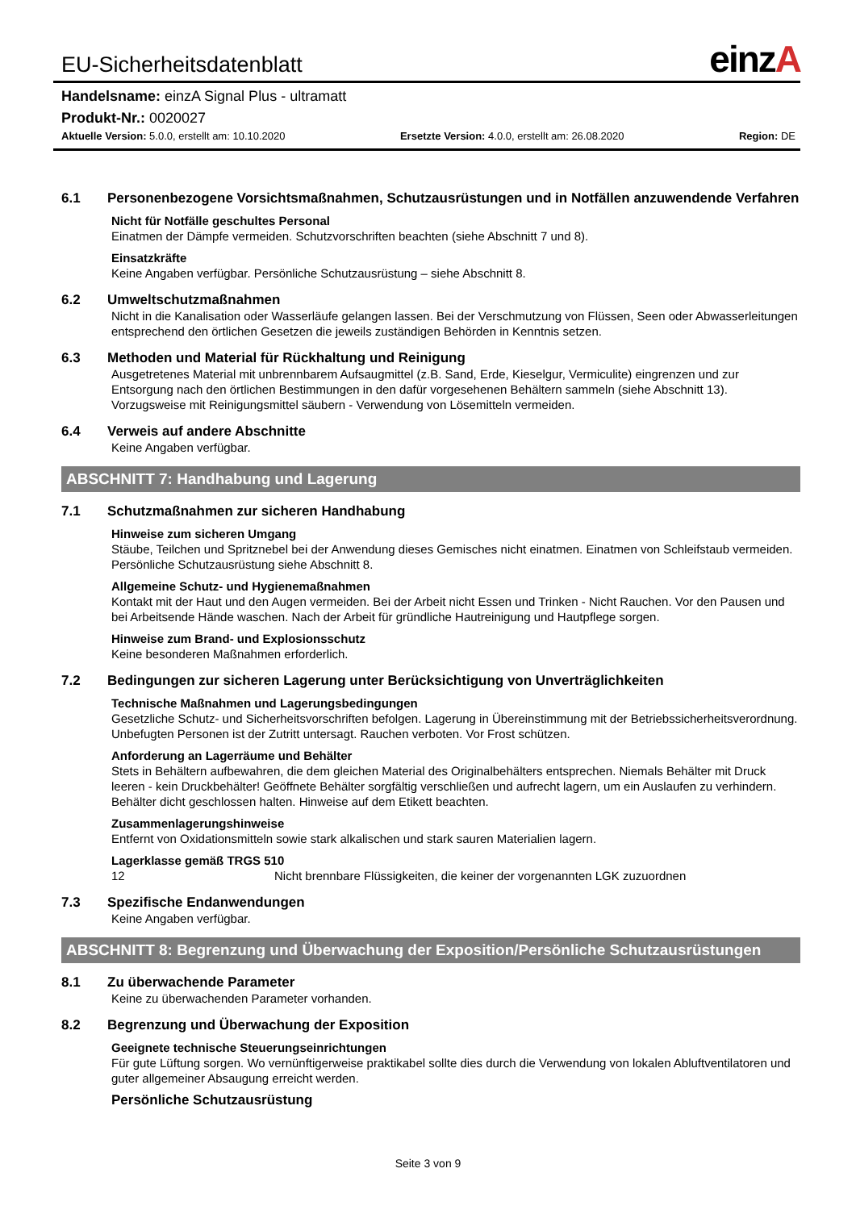EU-Sicherheitsdatenblatt einzA
Handelsname: einzA Signal Plus - ultramatt
Produkt-Nr.: 0020027
Aktuelle Version: 5.0.0, erstellt am: 10.10.2020 Ersetzte Version: 4.0.0, erstellt am: 26.08.2020 Region: DE
6.1 Personenbezogene Vorsichtsmaßnahmen, Schutzausrüstungen und in Notfällen anzuwendende Verfahren
Nicht für Notfälle geschultes Personal
Einatmen der Dämpfe vermeiden. Schutzvorschriften beachten (siehe Abschnitt 7 und 8).
Einsatzkräfte
Keine Angaben verfügbar. Persönliche Schutzausrüstung – siehe Abschnitt 8.
6.2 Umweltschutzmaßnahmen
Nicht in die Kanalisation oder Wasserläufe gelangen lassen. Bei der Verschmutzung von Flüssen, Seen oder Abwasserleitungen entsprechend den örtlichen Gesetzen die jeweils zuständigen Behörden in Kenntnis setzen.
6.3 Methoden und Material für Rückhaltung und Reinigung
Ausgetretenes Material mit unbrennbarem Aufsaugmittel (z.B. Sand, Erde, Kieselgur, Vermiculite) eingrenzen und zur Entsorgung nach den örtlichen Bestimmungen in den dafür vorgesehenen Behältern sammeln (siehe Abschnitt 13). Vorzugsweise mit Reinigungsmittel säubern - Verwendung von Lösemitteln vermeiden.
6.4 Verweis auf andere Abschnitte
Keine Angaben verfügbar.
ABSCHNITT 7: Handhabung und Lagerung
7.1 Schutzmaßnahmen zur sicheren Handhabung
Hinweise zum sicheren Umgang
Stäube, Teilchen und Spritznebel bei der Anwendung dieses Gemisches nicht einatmen. Einatmen von Schleifstaub vermeiden. Persönliche Schutzausrüstung siehe Abschnitt 8.
Allgemeine Schutz- und Hygienemaßnahmen
Kontakt mit der Haut und den Augen vermeiden. Bei der Arbeit nicht Essen und Trinken - Nicht Rauchen. Vor den Pausen und bei Arbeitsende Hände waschen. Nach der Arbeit für gründliche Hautreinigung und Hautpflege sorgen.
Hinweise zum Brand- und Explosionsschutz
Keine besonderen Maßnahmen erforderlich.
7.2 Bedingungen zur sicheren Lagerung unter Berücksichtigung von Unverträglichkeiten
Technische Maßnahmen und Lagerungsbedingungen
Gesetzliche Schutz- und Sicherheitsvorschriften befolgen. Lagerung in Übereinstimmung mit der Betriebssicherheitsverordnung. Unbefugten Personen ist der Zutritt untersagt. Rauchen verboten. Vor Frost schützen.
Anforderung an Lagerräume und Behälter
Stets in Behältern aufbewahren, die dem gleichen Material des Originalbehälters entsprechen. Niemals Behälter mit Druck leeren - kein Druckbehälter! Geöffnete Behälter sorgfältig verschließen und aufrecht lagern, um ein Auslaufen zu verhindern. Behälter dicht geschlossen halten. Hinweise auf dem Etikett beachten.
Zusammenlagerungshinweise
Entfernt von Oxidationsmitteln sowie stark alkalischen und stark sauren Materialien lagern.
Lagerklasse gemäß TRGS 510
12 Nicht brennbare Flüssigkeiten, die keiner der vorgenannten LGK zuzuordnen
7.3 Spezifische Endanwendungen
Keine Angaben verfügbar.
ABSCHNITT 8: Begrenzung und Überwachung der Exposition/Persönliche Schutzausrüstungen
8.1 Zu überwachende Parameter
Keine zu überwachenden Parameter vorhanden.
8.2 Begrenzung und Überwachung der Exposition
Geeignete technische Steuerungseinrichtungen
Für gute Lüftung sorgen. Wo vernünftigerweise praktikabel sollte dies durch die Verwendung von lokalen Abluftventilatoren und guter allgemeiner Absaugung erreicht werden.
Persönliche Schutzausrüstung
Seite 3 von 9